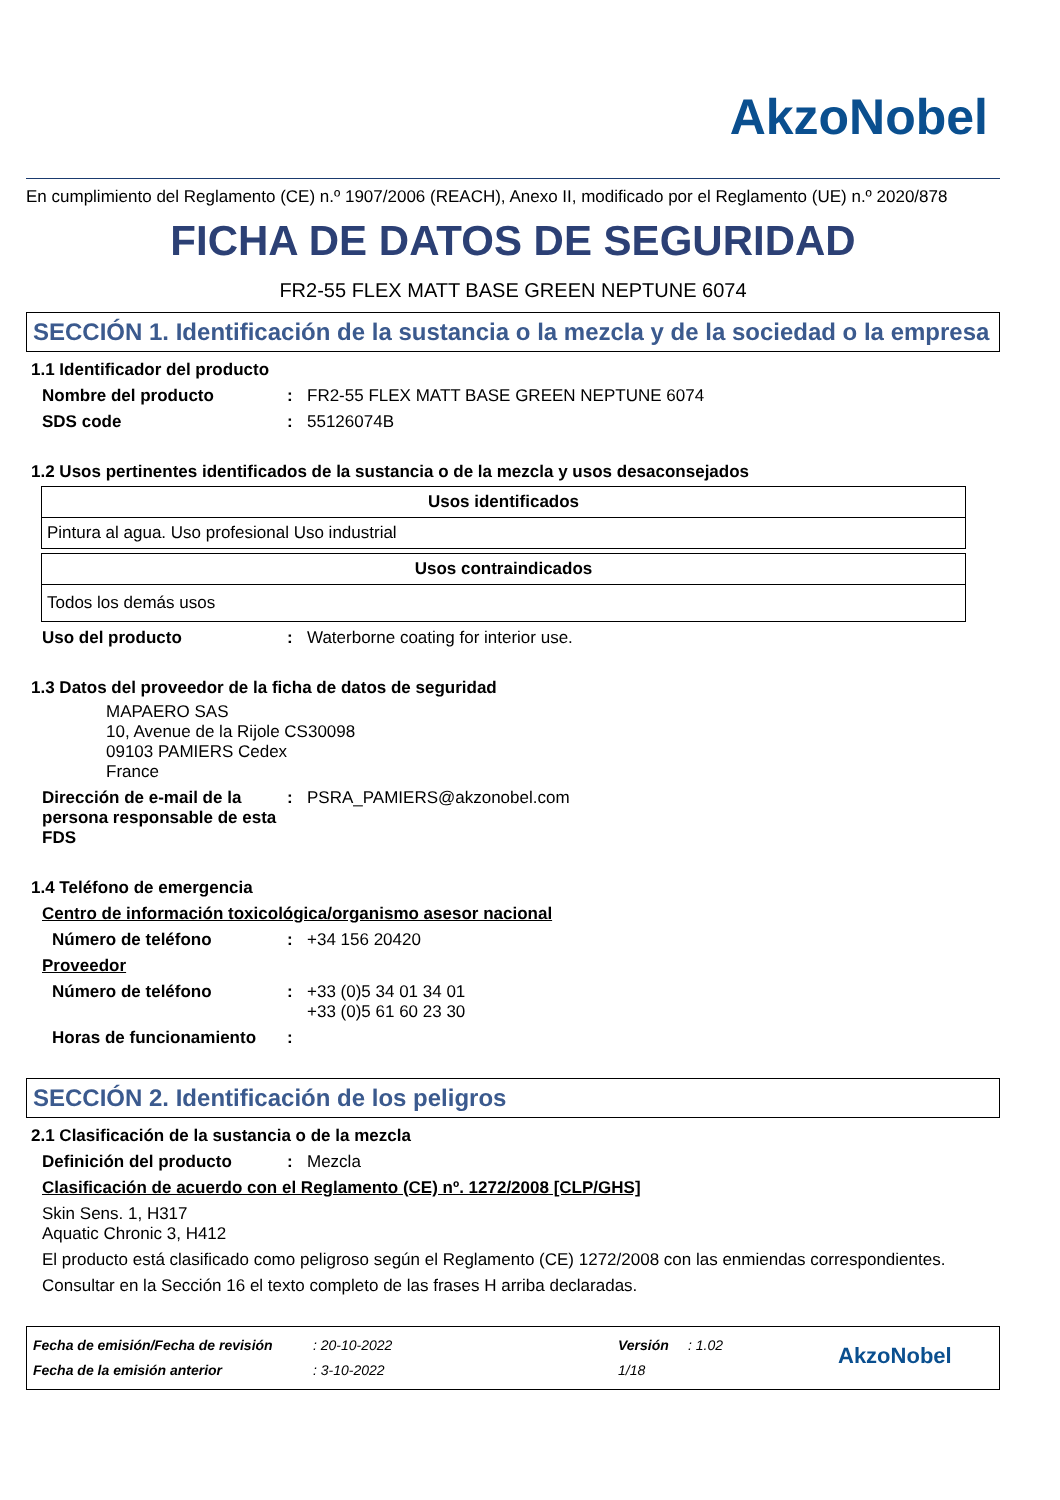AkzoNobel
En cumplimiento del Reglamento (CE) n.º 1907/2006 (REACH), Anexo II, modificado por el Reglamento (UE) n.º 2020/878
FICHA DE DATOS DE SEGURIDAD
FR2-55 FLEX MATT BASE GREEN NEPTUNE 6074
SECCIÓN 1. Identificación de la sustancia o la mezcla y de la sociedad o la empresa
1.1 Identificador del producto
Nombre del producto: FR2-55 FLEX MATT BASE GREEN NEPTUNE 6074
SDS code: 55126074B
1.2 Usos pertinentes identificados de la sustancia o de la mezcla y usos desaconsejados
| Usos identificados |
| --- |
| Pintura al agua. Uso profesional Uso industrial |
| Usos contraindicados |
| --- |
| Todos los demás usos |
Uso del producto: Waterborne coating for interior use.
1.3 Datos del proveedor de la ficha de datos de seguridad
MAPAERO SAS
10, Avenue de la Rijole CS30098
09103 PAMIERS Cedex
France
Dirección de e-mail de la persona responsable de esta FDS: PSRA_PAMIERS@akzonobel.com
1.4 Teléfono de emergencia
Centro de información toxicológica/organismo asesor nacional
Número de teléfono: +34 156 20420
Proveedor
Número de teléfono: +33 (0)5 34 01 34 01
+33 (0)5 61 60 23 30
Horas de funcionamiento:
SECCIÓN 2. Identificación de los peligros
2.1 Clasificación de la sustancia o de la mezcla
Definición del producto: Mezcla
Clasificación de acuerdo con el Reglamento (CE) nº. 1272/2008 [CLP/GHS]
Skin Sens. 1, H317
Aquatic Chronic 3, H412
El producto está clasificado como peligroso según el Reglamento (CE) 1272/2008 con las enmiendas correspondientes.
Consultar en la Sección 16 el texto completo de las frases H arriba declaradas.
Fecha de emisión/Fecha de revisión
Fecha de la emisión anterior
: 20-10-2022
: 3-10-2022
Versión
1/18
: 1.02
AkzoNobel